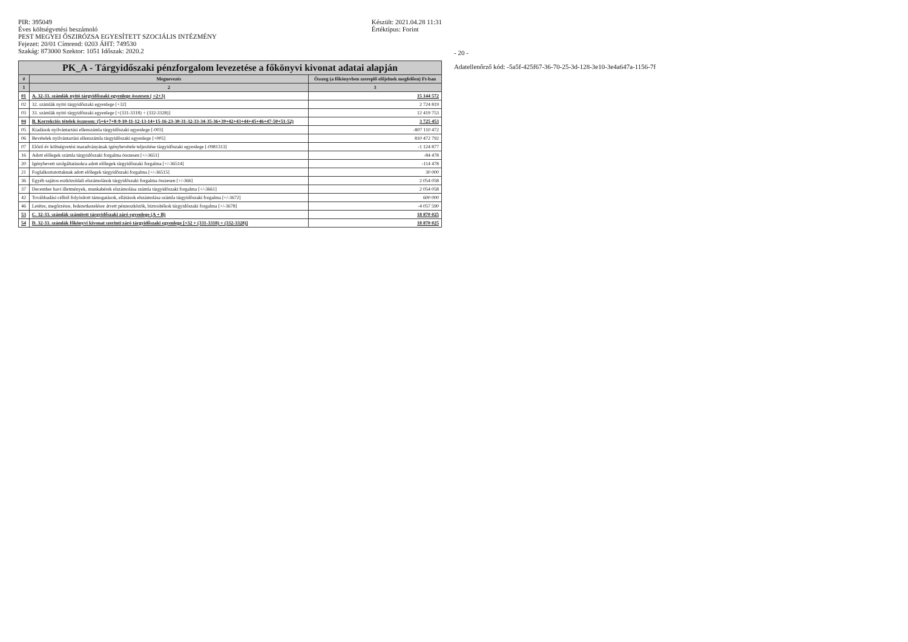PIR: 395049
Éves költségvetési beszámoló
PEST MEGYEI ŐSZIRÓZSA EGYESÍTETT SZOCIÁLIS INTÉZMÉNY
Fejezet: 20/01 Címrend: 0203 ÁHT: 749530
Szakág: 873000 Szektor: 1051 Időszak: 2020.2
Készült: 2021.04.28 11:31
Értéktípus: Forint
| PK_A - Tárgyidőszaki pénzforgalom levezetése a főkönyvi kivonat adatai alapján | | |
| --- | --- | --- |
| # | Megnevezés | Összeg (a főkönyvben szereplő előjelnek megfelően) Ft-ban |
| 1 | 2 | 3 |
| 01 | A. 32-33. számlák nyitó tárgyidőszaki egyenlege összesen ( =2+3) | 15 144 572 |
| 02 | 32. számlák nyitó tárgyidőszaki egyenlege [+32] | 2 724 819 |
| 03 | 33. számlák nyitó tárgyidőszaki egyenlege [+(331-3318) + (332-3328)] | 12 419 753 |
| 04 | B. Korrekciós tételek összesen: (5+6+7+8-9-10-11-12-13-14+15-16-23-30-31-32-33-34-35-36+39+42+43+44+45+46+47-50+51-52) | 3 725 453 |
| 05 | Kiadások nyilvántartási ellenszámla tárgyidőszaki egyenlege [-003] | -807 110 472 |
| 06 | Bevételek nyilvántartási ellenszámla tárgyidőszaki egyenlege [+005] | 810 472 792 |
| 07 | Előző év költségvetési maradványának igénybevétele teljesítése tárgyidőszaki egyenlege [-0981313] | -1 124 877 |
| 16 | Adott előlegek számla tárgyidőszaki forgalma összesen [+/-3651] | -84 478 |
| 20 | Igénybevett szolgáltatásokra adott előlegek tárgyidőszaki forgalma [+/-36514] | -114 478 |
| 21 | Foglalkoztatottaknak adott előlegek tárgyidőszaki forgalma [+/-36515] | 30 000 |
| 36 | Egyéb sajátos eszközoldali elszámolások tárgyidőszaki forgalma összesen [+/-366] | 2 054 058 |
| 37 | December havi illetmények, munkabérek elszámolása számla tárgyidőszaki forgalma [+/-3661] | 2 054 058 |
| 42 | Továbbadási célból folyósított támogatások, ellátások elszámolása számla tárgyidőszaki forgalma [+/-3672] | 600 000 |
| 46 | Letétre, megőrzésre, fedezetkezelésre átvett pénzeszközök, biztosítékok tárgyidőszaki forgalma [+/-3678] | -4 057 590 |
| 53 | C. 32-33. számlák számított tárgyidőszaki záró egyenlege (A + B) | 18 870 025 |
| 54 | D. 32-33. számlák főkönyvi kivonat szerinti záró tárgyidőszaki egyenlege [+32 + (331-3318) + (332-3328)] | 18 870 025 |
- 20 -
Adatellenőrző kód: -5a5f-425f67-36-70-25-3d-128-3e10-3e4a647a-1156-7f